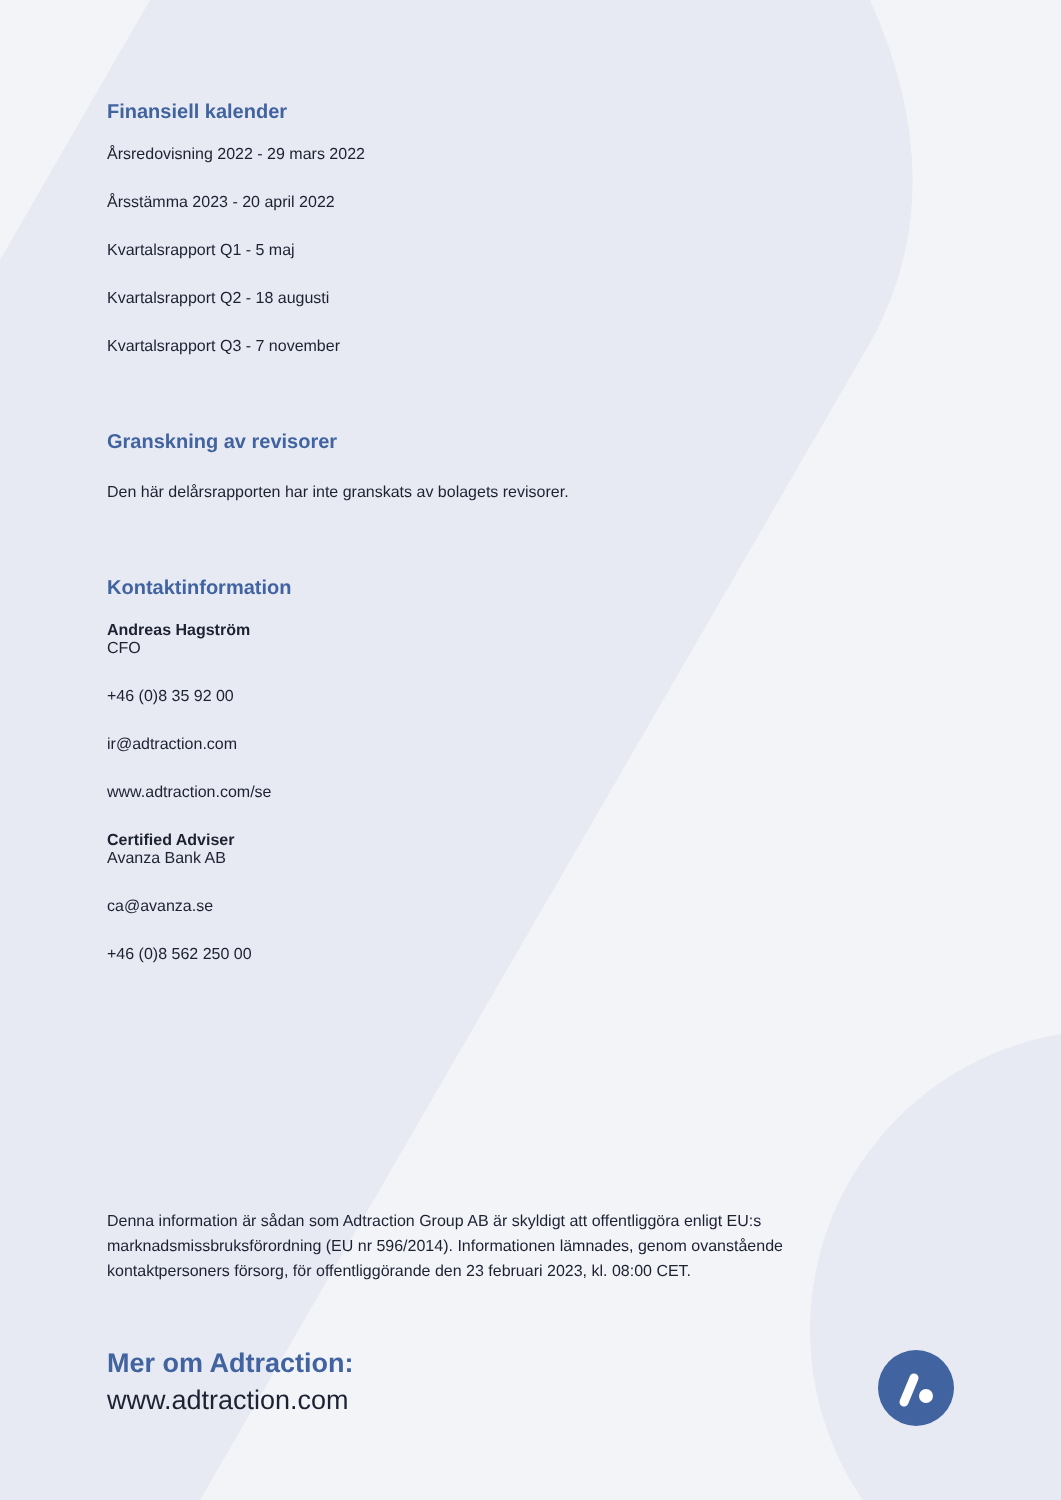Finansiell kalender
Årsredovisning 2022 - 29 mars 2022
Årsstämma 2023 - 20 april 2022
Kvartalsrapport Q1 - 5 maj
Kvartalsrapport Q2 - 18 augusti
Kvartalsrapport Q3 - 7 november
Granskning av revisorer
Den här delårsrapporten har inte granskats av bolagets revisorer.
Kontaktinformation
Andreas Hagström
CFO
+46 (0)8 35 92 00
ir@adtraction.com
www.adtraction.com/se
Certified Adviser
Avanza Bank AB
ca@avanza.se
+46 (0)8 562 250 00
Denna information är sådan som Adtraction Group AB är skyldigt att offentliggöra enligt EU:s marknadsmissbruksförordning (EU nr 596/2014). Informationen lämnades, genom ovanstående kontaktpersoners försorg, för offentliggörande den 23 februari 2023, kl. 08:00 CET.
Mer om Adtraction:
www.adtraction.com